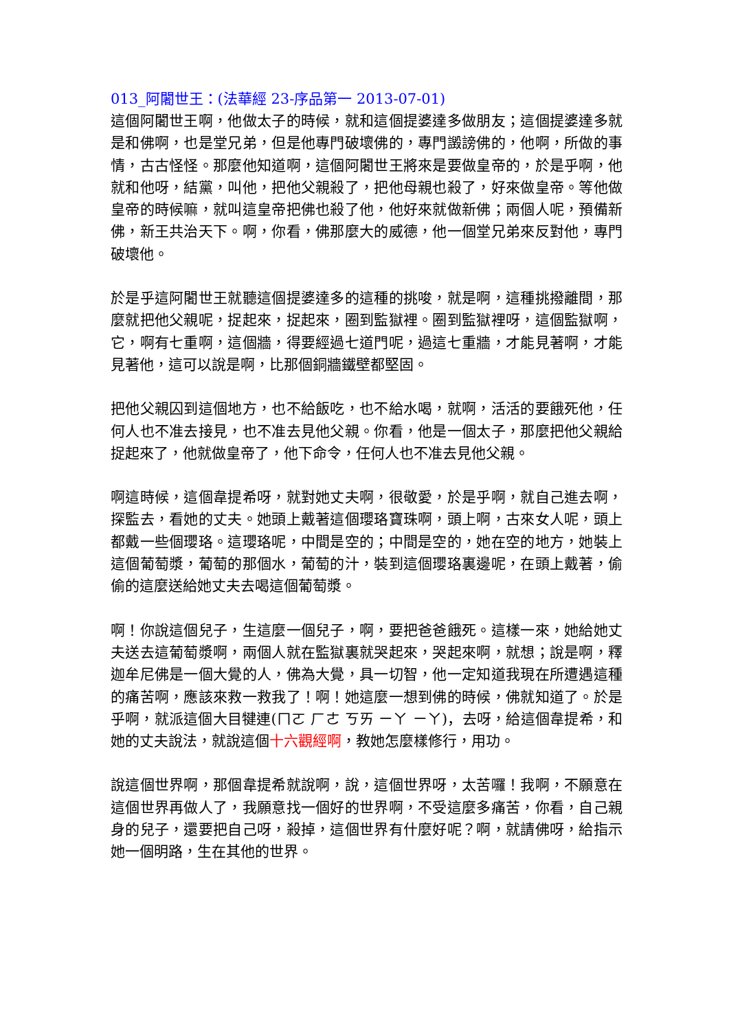013_阿闍世王：(法華經 23-序品第一 2013-07-01)
這個阿闍世王啊，他做太子的時候，就和這個提婆達多做朋友；這個提婆達多就是和佛啊，也是堂兄弟，但是他專門破壞佛的，專門譭謗佛的，他啊，所做的事情，古古怪怪。那麼他知道啊，這個阿闍世王將來是要做皇帝的，於是乎啊，他就和他呀，結黨，叫他，把他父親殺了，把他母親也殺了，好來做皇帝。等他做皇帝的時候嘛，就叫這皇帝把佛也殺了他，他好來就做新佛；兩個人呢，預備新佛，新王共治天下。啊，你看，佛那麼大的威德，他一個堂兄弟來反對他，專門破壞他。
於是乎這阿闍世王就聽這個提婆達多的這種的挑唆，就是啊，這種挑撥離間，那麼就把他父親呢，捉起來，捉起來，圈到監獄裡。圈到監獄裡呀，這個監獄啊，它，啊有七重啊，這個牆，得要經過七道門呢，過這七重牆，才能見著啊，才能見著他，這可以說是啊，比那個銅牆鐵壁都堅固。
把他父親囚到這個地方，也不給飯吃，也不給水喝，就啊，活活的要餓死他，任何人也不准去接見，也不准去見他父親。你看，他是一個太子，那麼把他父親給捉起來了，他就做皇帝了，他下命令，任何人也不准去見他父親。
啊這時候，這個韋提希呀，就對她丈夫啊，很敬愛，於是乎啊，就自己進去啊，探監去，看她的丈夫。她頭上戴著這個瓔珞寶珠啊，頭上啊，古來女人呢，頭上都戴一些個瓔珞。這瓔珞呢，中間是空的；中間是空的，她在空的地方，她裝上這個葡萄漿，葡萄的那個水，葡萄的汁，裝到這個瓔珞裏邊呢，在頭上戴著，偷偷的這麼送給她丈夫去喝這個葡萄漿。
啊！你說這個兒子，生這麼一個兒子，啊，要把爸爸餓死。這樣一來，她給她丈夫送去這葡萄漿啊，兩個人就在監獄裏就哭起來，哭起來啊，就想；說是啊，釋迦牟尼佛是一個大覺的人，佛為大覺，具一切智，他一定知道我現在所遭遇這種的痛苦啊，應該來救一救我了！啊！她這麼一想到佛的時候，佛就知道了。於是乎啊，就派這個大目犍連(ㄇㄛ ㄏㄜ ㄎㄞ ㄧㄚ ㄧㄚ)，去呀，給這個韋提希，和她的丈夫說法，就說這個十六觀經啊，教她怎麼樣修行，用功。
說這個世界啊，那個韋提希就說啊，說，這個世界呀，太苦囉！我啊，不願意在這個世界再做人了，我願意找一個好的世界啊，不受這麼多痛苦，你看，自己親身的兒子，還要把自己呀，殺掉，這個世界有什麼好呢？啊，就請佛呀，給指示她一個明路，生在其他的世界。